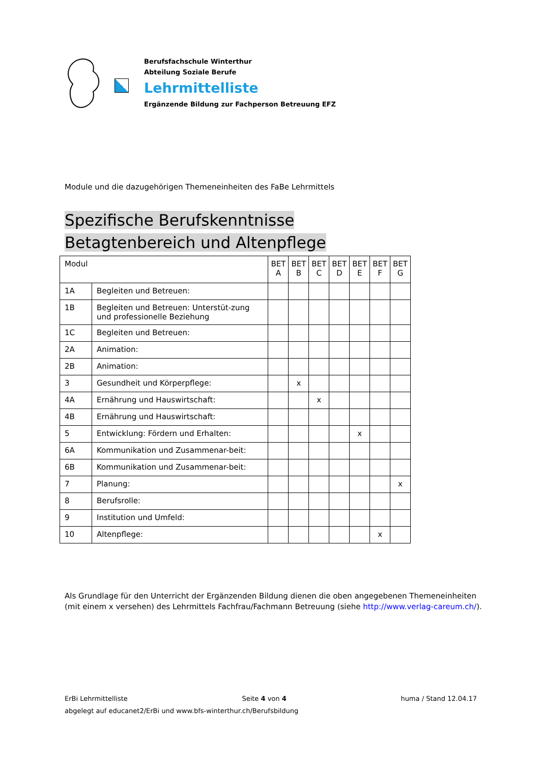Berufsfachschule Winterthur
Abteilung Soziale Berufe
Lehrmittelliste
Ergänzende Bildung zur Fachperson Betreuung EFZ
Module und die dazugehörigen Themeneinheiten des FaBe Lehrmittels
Spezifische Berufskenntnisse Betagtenbereich und Altenpflege
| Modul | | BET A | BET B | BET C | BET D | BET E | BET F | BET G |
| --- | --- | --- | --- | --- | --- | --- | --- | --- |
| 1A | Begleiten und Betreuen: | | | | | | | |
| 1B | Begleiten und Betreuen: Unterstüt-zung und professionelle Beziehung | | | | | | | |
| 1C | Begleiten und Betreuen: | | | | | | | |
| 2A | Animation: | | | | | | | |
| 2B | Animation: | | | | | | | |
| 3 | Gesundheit und Körperpflege: | | x | | | | | |
| 4A | Ernährung und Hauswirtschaft: | | | x | | | | |
| 4B | Ernährung und Hauswirtschaft: | | | | | | | |
| 5 | Entwicklung: Fördern und Erhalten: | | | | | x | | |
| 6A | Kommunikation und Zusammenar-beit: | | | | | | | |
| 6B | Kommunikation und Zusammenar-beit: | | | | | | | |
| 7 | Planung: | | | | | | | x |
| 8 | Berufsrolle: | | | | | | | |
| 9 | Institution und Umfeld: | | | | | | | |
| 10 | Altenpflege: | | | | | | x | |
Als Grundlage für den Unterricht der Ergänzenden Bildung dienen die oben angegebenen Themeneinheiten (mit einem x versehen) des Lehrmittels Fachfrau/Fachmann Betreuung (siehe http://www.verlag-careum.ch/).
ErBi Lehrmittelliste Seite 4 von 4 huma / Stand 12.04.17
abgelegt auf educanet2/ErBi und www.bfs-winterthur.ch/Berufsbildung